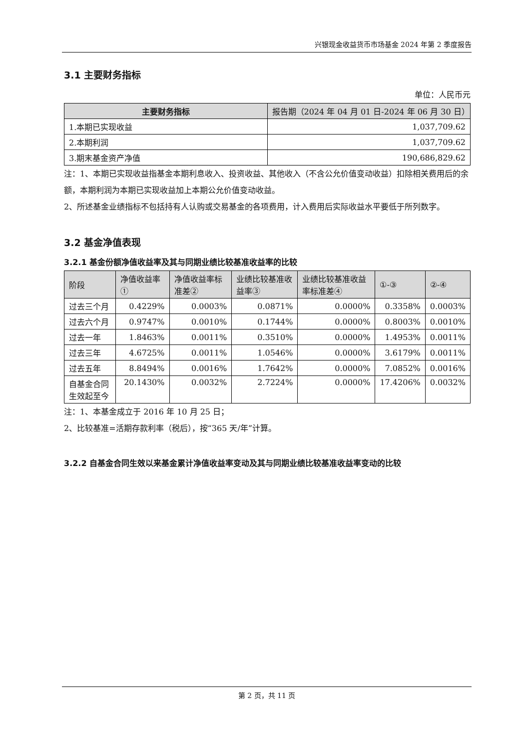兴银现金收益货币市场基金 2024 年第 2 季度报告
3.1 主要财务指标
单位：人民币元
| 主要财务指标 | 报告期（2024 年 04 月 01 日-2024 年 06 月 30 日） |
| --- | --- |
| 1.本期已实现收益 | 1,037,709.62 |
| 2.本期利润 | 1,037,709.62 |
| 3.期末基金资产净值 | 190,686,829.62 |
注：1、本期已实现收益指基金本期利息收入、投资收益、其他收入（不含公允价值变动收益）扣除相关费用后的余额，本期利润为本期已实现收益加上本期公允价值变动收益。
2、所述基金业绩指标不包括持有人认购或交易基金的各项费用，计入费用后实际收益水平要低于所列数字。
3.2 基金净值表现
3.2.1 基金份额净值收益率及其与同期业绩比较基准收益率的比较
| 阶段 | 净值收益率① | 净值收益率标准差② | 业绩比较基准收益率③ | 业绩比较基准收益率标准差④ | ①-③ | ②-④ |
| --- | --- | --- | --- | --- | --- | --- |
| 过去三个月 | 0.4229% | 0.0003% | 0.0871% | 0.0000% | 0.3358% | 0.0003% |
| 过去六个月 | 0.9747% | 0.0010% | 0.1744% | 0.0000% | 0.8003% | 0.0010% |
| 过去一年 | 1.8463% | 0.0011% | 0.3510% | 0.0000% | 1.4953% | 0.0011% |
| 过去三年 | 4.6725% | 0.0011% | 1.0546% | 0.0000% | 3.6179% | 0.0011% |
| 过去五年 | 8.8494% | 0.0016% | 1.7642% | 0.0000% | 7.0852% | 0.0016% |
| 自基金合同生效起至今 | 20.1430% | 0.0032% | 2.7224% | 0.0000% | 17.4206% | 0.0032% |
注：1、本基金成立于 2016 年 10 月 25 日；
2、比较基准=活期存款利率（税后），按“365 天/年”计算。
3.2.2 自基金合同生效以来基金累计净值收益率变动及其与同期业绩比较基准收益率变动的比较
第 2 页，共 11 页